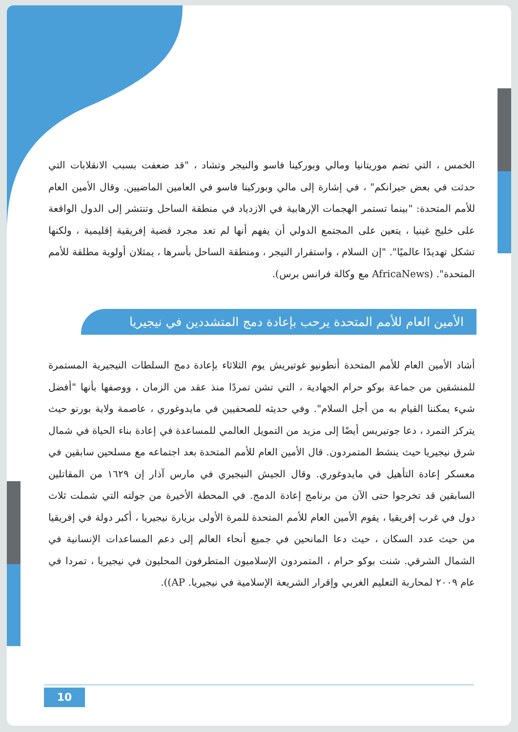الخمس ، التي تضم موريتانيا ومالي وبوركينا فاسو والنيجر وتشاد ، "قد ضعفت بسبب الانقلابات التي حدثت في بعض جيرانكم" ، في إشارة إلى مالي وبوركينا فاسو في العامين الماضيين. وقال الأمين العام للأمم المتحدة: "بينما تستمر الهجمات الإرهابية في الازدياد في منطقة الساحل وتنتشر إلى الدول الواقعة على خليج غينيا ، يتعين على المجتمع الدولي أن يفهم أنها لم تعد مجرد قضية إفريقية إقليمية ، ولكنها تشكل تهديدًا عالميًا". "إن السلام ، واستقرار النيجر ، ومنطقة الساحل بأسرها ، يمثلان أولوية مطلقة للأمم المتحدة". (AfricaNews مع وكالة فرانس برس).
الأمين العام للأمم المتحدة يرحب بإعادة دمج المتشددين في نيجيريا
أشاد الأمين العام للأمم المتحدة أنطونيو غوتيريش يوم الثلاثاء بإعادة دمج السلطات النيجيرية المستمرة للمنشقين من جماعة بوكو حرام الجهادية ، التي تشن تمردًا منذ عقد من الزمان ، ووصفها بأنها "أفضل شيء يمكننا القيام به من أجل السلام". وفي حديثه للصحفيين في مايدوغوري ، عاصمة ولاية بورنو حيث يتركز التمرد ، دعا جوتيريس أيضًا إلى مزيد من التمويل العالمي للمساعدة في إعادة بناء الحياة في شمال شرق نيجيريا حيث ينشط المتمردون. قال الأمين العام للأمم المتحدة بعد اجتماعه مع مسلحين سابقين في معسكر إعادة التأهيل في مايدوغوري. وقال الجيش النيجيري في مارس آذار إن ١٦٢٩ من المقاتلين السابقين قد تخرجوا حتى الآن من برنامج إعادة الدمج. في المحطة الأخيرة من جولته التي شملت ثلاث دول في غرب إفريقيا ، يقوم الأمين العام للأمم المتحدة للمرة الأولى بزيارة نيجيريا ، أكبر دولة في إفريقيا من حيث عدد السكان ، حيث دعا المانحين في جميع أنحاء العالم إلى دعم المساعدات الإنسانية في الشمال الشرقي. شنت بوكو حرام ، المتمردون الإسلاميون المتطرفون المحليون في نيجيريا ، تمردا في عام ٢٠٠٩ لمحاربة التعليم الغربي وإقرار الشريعة الإسلامية في نيجيريا. AP)).
10